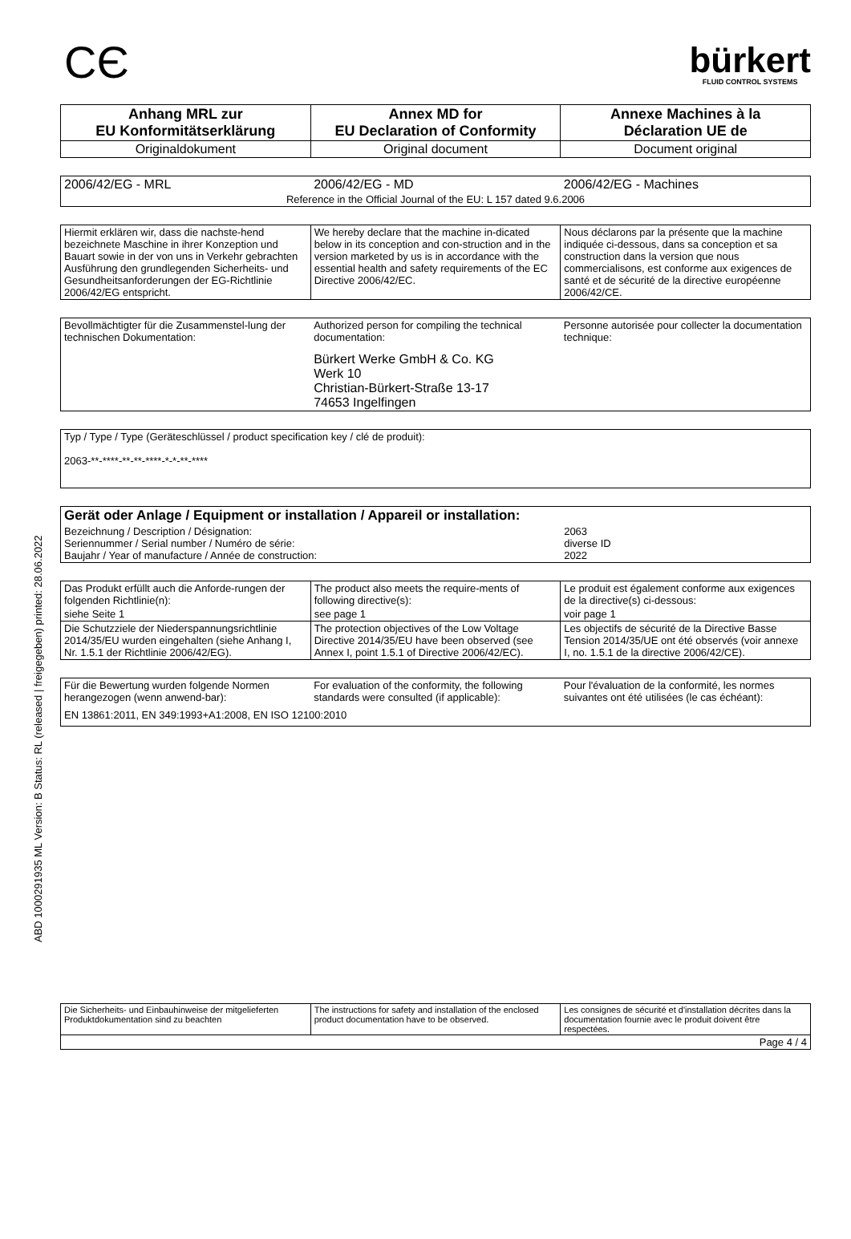ABD 1000291935 ML Version: B Status: RL (released | freigegeben) printed: 28.06.2022
CЄ
bürkert
FLUID CONTROL SYSTEMS
| Anhang MRL zur EU Konformitätserklärung | Annex MD for EU Declaration of Conformity | Annexe Machines à la Déclaration UE de |
| Originaldokument | Original document | Document original |
| 2006/42/EG - MRL | 2006/42/EG - MD | 2006/42/EG - Machines |
| Reference in the Official Journal of the EU: L 157 dated 9.6.2006 | | |
| Hiermit erklären wir, dass die nachste-hend bezeichnete Maschine in ihrer Konzeption und Bauart sowie in der von uns in Verkehr gebrachten Ausführung den grundlegenden Sicherheits- und Gesundheitsanforderungen der EG-Richtlinie 2006/42/EG entspricht. | We hereby declare that the machine in-dicated below in its conception and con-struction and in the version marketed by us is in accordance with the essential health and safety requirements of the EC Directive 2006/42/EC. | Nous déclarons par la présente que la machine indiquée ci-dessous, dans sa conception et sa construction dans la version que nous commercialisons, est conforme aux exigences de santé et de sécurité de la directive européenne 2006/42/CE. |
| Bevollmächtigter für die Zusammenstel-lung der technischen Dokumentation: | Authorized person for compiling the technical documentation: | Personne autorisée pour collecter la documentation technique: |
| | Bürkert Werke GmbH & Co. KG Werk 10 Christian-Bürkert-Straße 13-17 74653 Ingelfingen | |
| Typ / Type / Type (Geräteschlüssel / product specification key / clé de produit): 2063-**-****-**-**-****-*-*-**-**** |
| Gerät oder Anlage / Equipment or installation / Appareil or installation: | |
| Bezeichnung / Description / Désignation: Seriennummer / Serial number / Numéro de série: Baujahr / Year of manufacture / Année de construction: | 2063 diverse ID 2022 |
| Das Produkt erfüllt auch die Anforde-rungen der folgenden Richtlinie(n): | The product also meets the require-ments of following directive(s): | Le produit est également conforme aux exigences de la directive(s) ci-dessous: |
| siehe Seite 1 | see page 1 | voir page 1 |
| Die Schutzziele der Niederspannungsrichtlinie 2014/35/EU wurden eingehalten (siehe Anhang I, Nr. 1.5.1 der Richtlinie 2006/42/EG). | The protection objectives of the Low Voltage Directive 2014/35/EU have been observed (see Annex I, point 1.5.1 of Directive 2006/42/EC). | Les objectifs de sécurité de la Directive Basse Tension 2014/35/UE ont été observés (voir annexe I, no. 1.5.1 de la directive 2006/42/CE). |
| Für die Bewertung wurden folgende Normen herangezogen (wenn anwend-bar): | For evaluation of the conformity, the following standards were consulted (if applicable): | Pour l'évaluation de la conformité, les normes suivantes ont été utilisées (le cas échéant): |
| EN 13861:2011, EN 349:1993+A1:2008, EN ISO 12100:2010 | | |
| Die Sicherheits- und Einbauhinweise der mitgelieferten Produktdokumentation sind zu beachten | The instructions for safety and installation of the enclosed product documentation have to be observed. | Les consignes de sécurité et d'installation décrites dans la documentation fournie avec le produit doivent être respectées. |
| Page 4 / 4 | | |